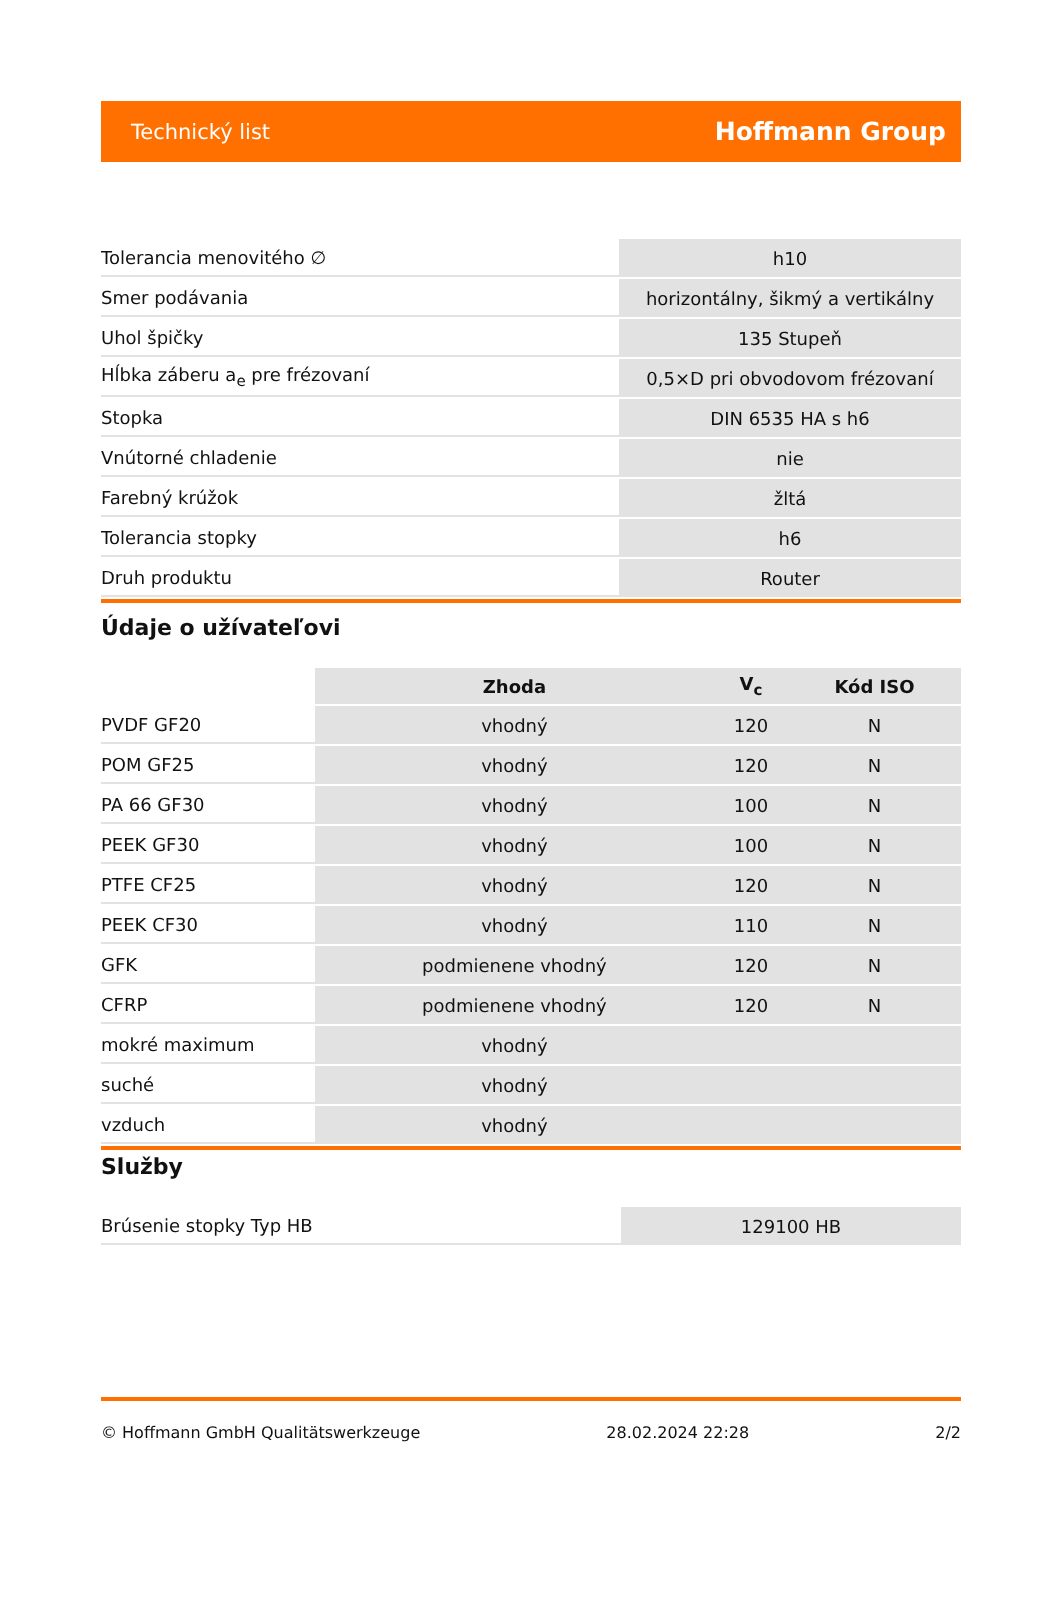Technický list Hoffmann Group
| Tolerancia menovitého ∅ | h10 |
| Smer podávania | horizontálny, šikmý a vertikálny |
| Uhol špičky | 135 Stupeň |
| Hĺbka záberu a<sub>e</sub> pre frézovaní | 0,5×D pri obvodovom frézovaní |
| Stopka | DIN 6535 HA s h6 |
| Vnútorné chladenie | nie |
| Farebný krúžok | žltá |
| Tolerancia stopky | h6 |
| Druh produktu | Router |
Údaje o užívateľovi
| | Zhoda | V<sub>c</sub> | Kód ISO |
| --- | --- | --- | --- |
| PVDF GF20 | vhodný | 120 | N |
| POM GF25 | vhodný | 120 | N |
| PA 66 GF30 | vhodný | 100 | N |
| PEEK GF30 | vhodný | 100 | N |
| PTFE CF25 | vhodný | 120 | N |
| PEEK CF30 | vhodný | 110 | N |
| GFK | podmienene vhodný | 120 | N |
| CFRP | podmienene vhodný | 120 | N |
| mokré maximum | vhodný | | |
| suché | vhodný | | |
| vzduch | vhodný | | |
Služby
| Brúsenie stopky Typ HB | 129100 HB |
© Hoffmann GmbH Qualitätswerkzeuge 28.02.2024 22:28 2/2